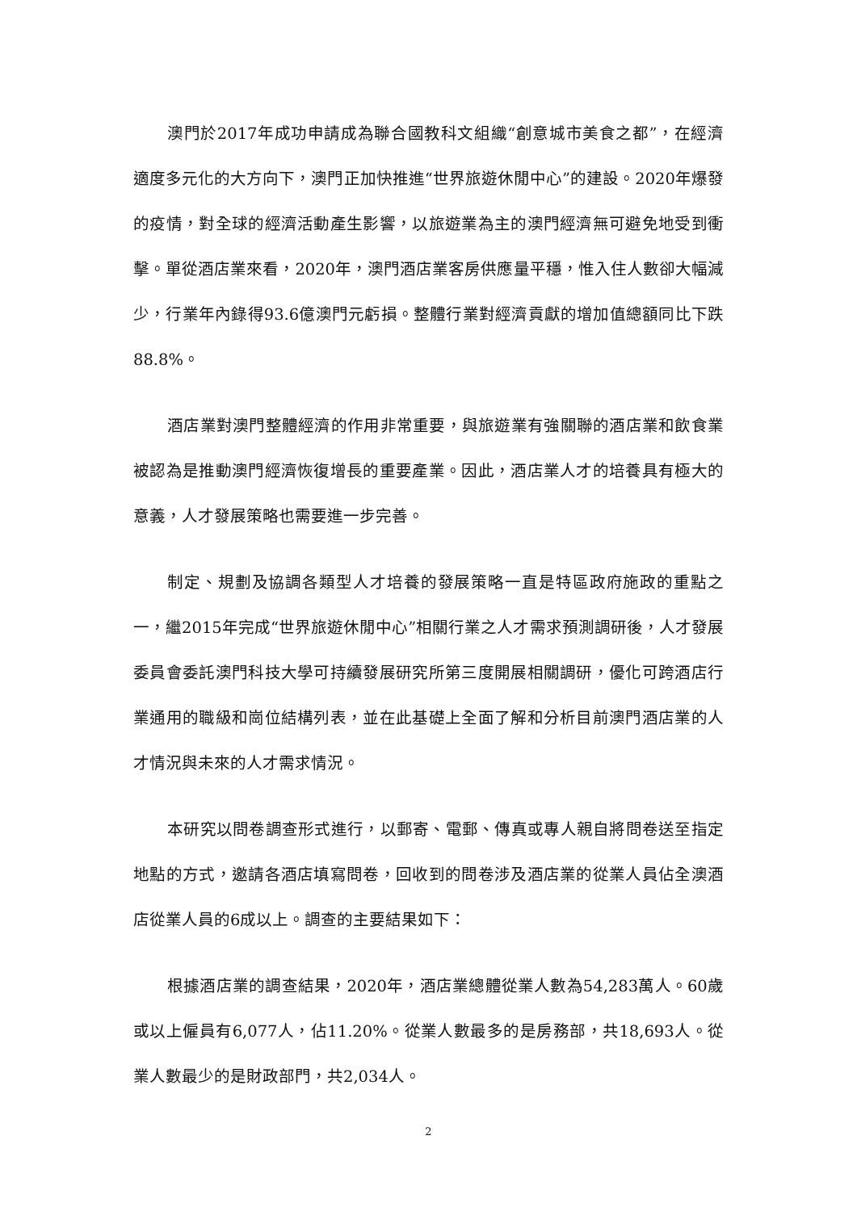澳門於2017年成功申請成為聯合國教科文組織“創意城市美食之都”，在經濟適度多元化的大方向下，澳門正加快推進“世界旅遊休閒中心”的建設。2020年爆發的疫情，對全球的經濟活動產生影響，以旅遊業為主的澳門經濟無可避免地受到衝擊。單從酒店業來看，2020年，澳門酒店業客房供應量平穩，惟入住人數卻大幅減少，行業年內錄得93.6億澳門元虧損。整體行業對經濟貢獻的增加值總額同比下跌88.8%。
酒店業對澳門整體經濟的作用非常重要，與旅遊業有強關聯的酒店業和飲食業被認為是推動澳門經濟恢復增長的重要產業。因此，酒店業人才的培養具有極大的意義，人才發展策略也需要進一步完善。
制定、規劃及協調各類型人才培養的發展策略一直是特區政府施政的重點之一，繼2015年完成“世界旅遊休閒中心”相關行業之人才需求預測調研後，人才發展委員會委託澳門科技大學可持續發展研究所第三度開展相關調研，優化可跨酒店行業通用的職級和崗位結構列表，並在此基礎上全面了解和分析目前澳門酒店業的人才情況與未來的人才需求情況。
本研究以問卷調查形式進行，以郵寄、電郵、傳真或專人親自將問卷送至指定地點的方式，邀請各酒店填寫問卷，回收到的問卷涉及酒店業的從業人員佔全澳酒店從業人員的6成以上。調查的主要結果如下：
根據酒店業的調查結果，2020年，酒店業總體從業人數為54,283萬人。60歲或以上僱員有6,077人，佔11.20%。從業人數最多的是房務部，共18,693人。從業人數最少的是財政部門，共2,034人。
2